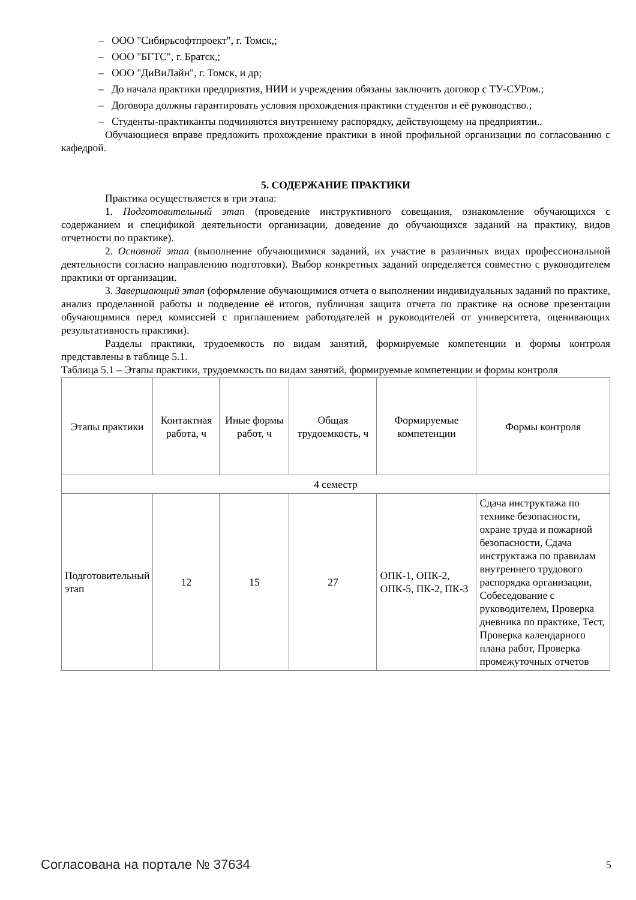– ООО "Сибирьсофтпроект", г. Томск,;
– ООО "БГТС", г. Братск,;
– ООО "ДиВиЛайн", г. Томск, и др;
– До начала практики предприятия, НИИ и учреждения обязаны заключить договор с ТУ-СУРом.;
– Договора должны гарантировать условия прохождения практики студентов и её руководство.;
– Студенты-практиканты подчиняются внутреннему распорядку, действующему на предприятии..
Обучающиеся вправе предложить прохождение практики в иной профильной организации по согласованию с кафедрой.
5. СОДЕРЖАНИЕ ПРАКТИКИ
Практика осуществляется в три этапа:
1. Подготовительный этап (проведение инструктивного совещания, ознакомление обучающихся с содержанием и спецификой деятельности организации, доведение до обучающихся заданий на практику, видов отчетности по практике).
2. Основной этап (выполнение обучающимися заданий, их участие в различных видах профессиональной деятельности согласно направлению подготовки). Выбор конкретных заданий определяется совместно с руководителем практики от организации.
3. Завершающий этап (оформление обучающимися отчета о выполнении индивидуальных заданий по практике, анализ проделанной работы и подведение её итогов, публичная защита отчета по практике на основе презентации обучающимися перед комиссией с приглашением работодателей и руководителей от университета, оценивающих результативность практики).
Разделы практики, трудоемкость по видам занятий, формируемые компетенции и формы контроля представлены в таблице 5.1.
Таблица 5.1 – Этапы практики, трудоемкость по видам занятий, формируемые компетенции и формы контроля
| Этапы практики | Контактная работа, ч | Иные формы работ, ч | Общая трудоемкость, ч | Формируемые компетенции | Формы контроля |
| --- | --- | --- | --- | --- | --- |
| 4 семестр | | | | | |
| Подготовительный этап | 12 | 15 | 27 | ОПК-1, ОПК-2, ОПК-5, ПК-2, ПК-3 | Сдача инструктажа по технике безопасности, охране труда и пожарной безопасности, Сдача инструктажа по правилам внутреннего трудового распорядка организации, Собеседование с руководителем, Проверка дневника по практике, Тест, Проверка календарного плана работ, Проверка промежуточных отчетов |
Согласована на портале № 37634 5